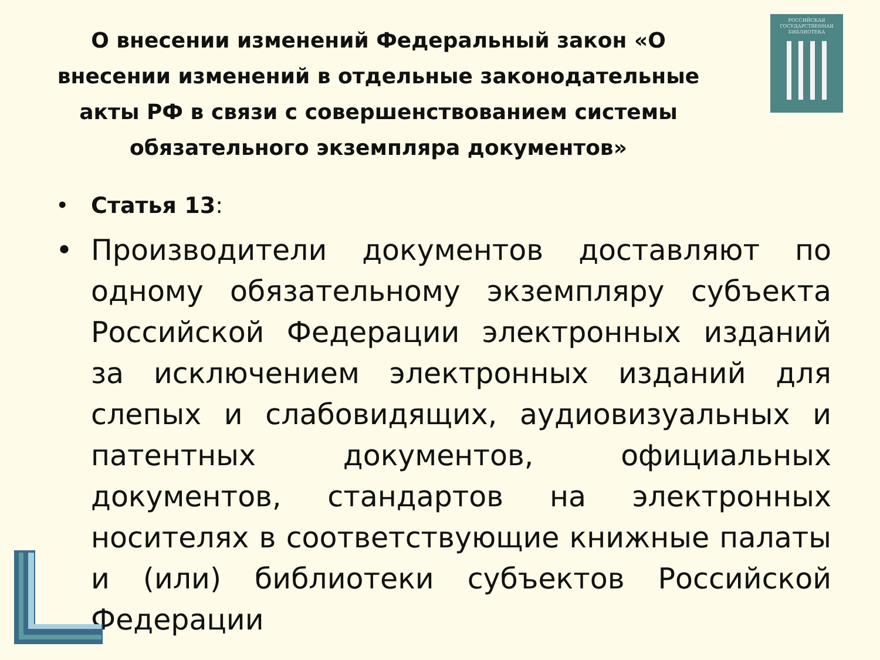О внесении изменений Федеральный закон «О внесении изменений в отдельные законодательные акты РФ в связи с совершенствованием системы обязательного экземпляра документов»
РОССИЙСКАЯ
ГОСУДАРСТВЕННАЯ
БИБЛИОТЕКА
• Статья 13:
• Производители документов доставляют по одному обязательному экземпляру субъекта Российской Федерации электронных изданий за исключением электронных изданий для слепых и слабовидящих, аудиовизуальных и патентных документов, официальных документов, стандартов на электронных носителях в соответствующие книжные палаты и (или) библиотеки субъектов Российской Федерации